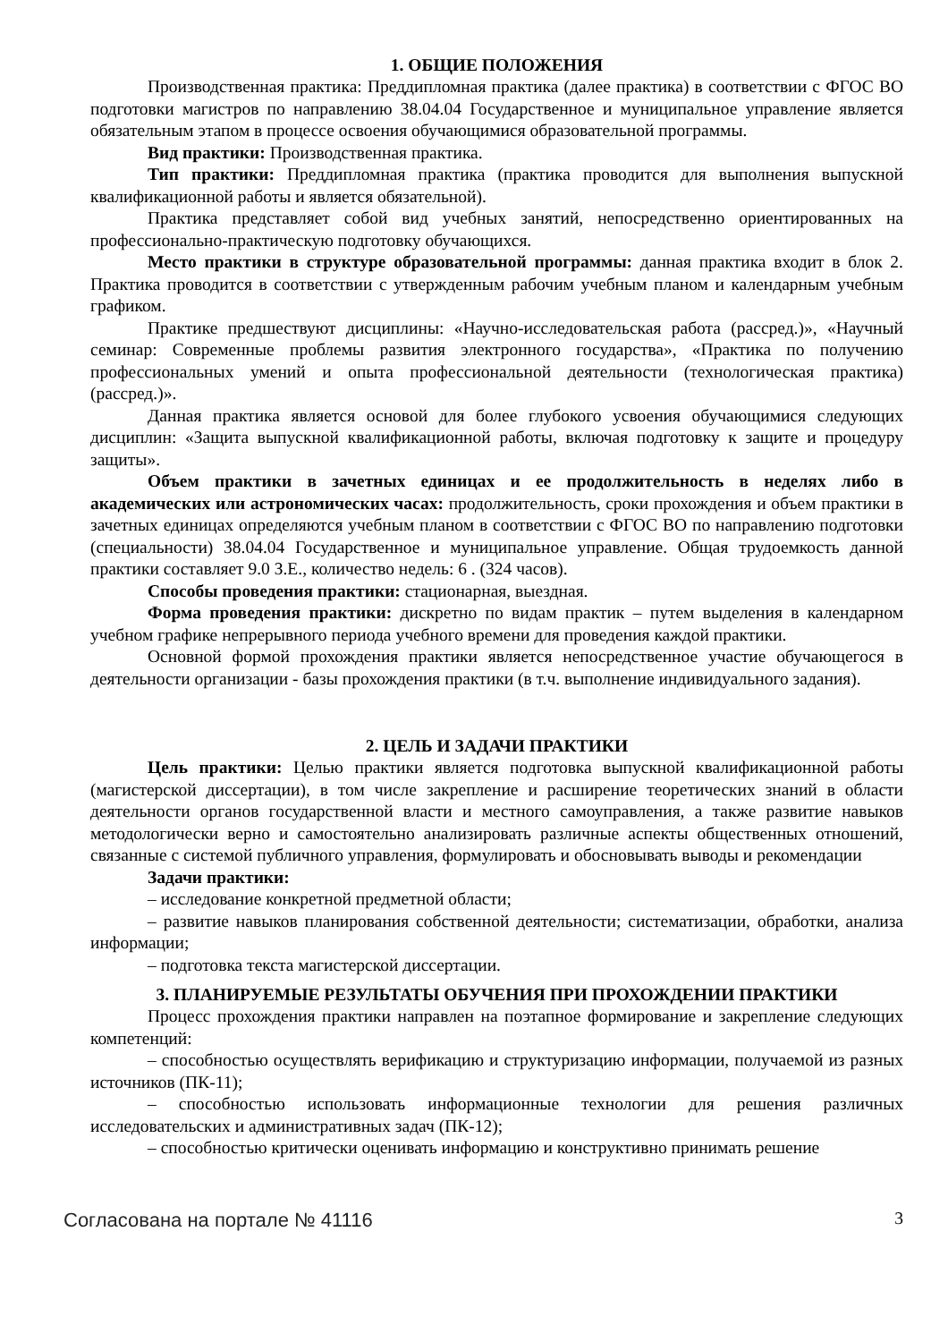1. ОБЩИЕ ПОЛОЖЕНИЯ
Производственная практика: Преддипломная практика (далее практика) в соответствии с ФГОС ВО подготовки магистров по направлению 38.04.04 Государственное и муниципальное управление является обязательным этапом в процессе освоения обучающимися образовательной программы.
Вид практики: Производственная практика.
Тип практики: Преддипломная практика (практика проводится для выполнения выпускной квалификационной работы и является обязательной).
Практика представляет собой вид учебных занятий, непосредственно ориентированных на профессионально-практическую подготовку обучающихся.
Место практики в структуре образовательной программы: данная практика входит в блок 2. Практика проводится в соответствии с утвержденным рабочим учебным планом и календарным учебным графиком.
Практике предшествуют дисциплины: «Научно-исследовательская работа (рассред.)», «Научный семинар: Современные проблемы развития электронного государства», «Практика по получению профессиональных умений и опыта профессиональной деятельности (технологическая практика) (рассред.)».
Данная практика является основой для более глубокого усвоения обучающимися следующих дисциплин: «Защита выпускной квалификационной работы, включая подготовку к защите и процедуру защиты».
Объем практики в зачетных единицах и ее продолжительность в неделях либо в академических или астрономических часах: продолжительность, сроки прохождения и объем практики в зачетных единицах определяются учебным планом в соответствии с ФГОС ВО по направлению подготовки (специальности) 38.04.04 Государственное и муниципальное управление. Общая трудоемкость данной практики составляет 9.0 З.Е., количество недель: 6 . (324 часов).
Способы проведения практики: стационарная, выездная.
Форма проведения практики: дискретно по видам практик – путем выделения в календарном учебном графике непрерывного периода учебного времени для проведения каждой практики.
Основной формой прохождения практики является непосредственное участие обучающегося в деятельности организации - базы прохождения практики (в т.ч. выполнение индивидуального задания).
2. ЦЕЛЬ И ЗАДАЧИ ПРАКТИКИ
Цель практики: Целью практики является подготовка выпускной квалификационной работы (магистерской диссертации), в том числе закрепление и расширение теоретических знаний в области деятельности органов государственной власти и местного самоуправления, а также развитие навыков методологически верно и самостоятельно анализировать различные аспекты общественных отношений, связанные с системой публичного управления, формулировать и обосновывать выводы и рекомендации
Задачи практики:
– исследование конкретной предметной области;
– развитие навыков планирования собственной деятельности; систематизации, обработки, анализа информации;
– подготовка текста магистерской диссертации.
3. ПЛАНИРУЕМЫЕ РЕЗУЛЬТАТЫ ОБУЧЕНИЯ ПРИ ПРОХОЖДЕНИИ ПРАКТИКИ
Процесс прохождения практики направлен на поэтапное формирование и закрепление следующих компетенций:
– способностью осуществлять верификацию и структуризацию информации, получаемой из разных источников (ПК-11);
– способностью использовать информационные технологии для решения различных исследовательских и административных задач (ПК-12);
– способностью критически оценивать информацию и конструктивно принимать решение
Согласована на портале № 41116 3